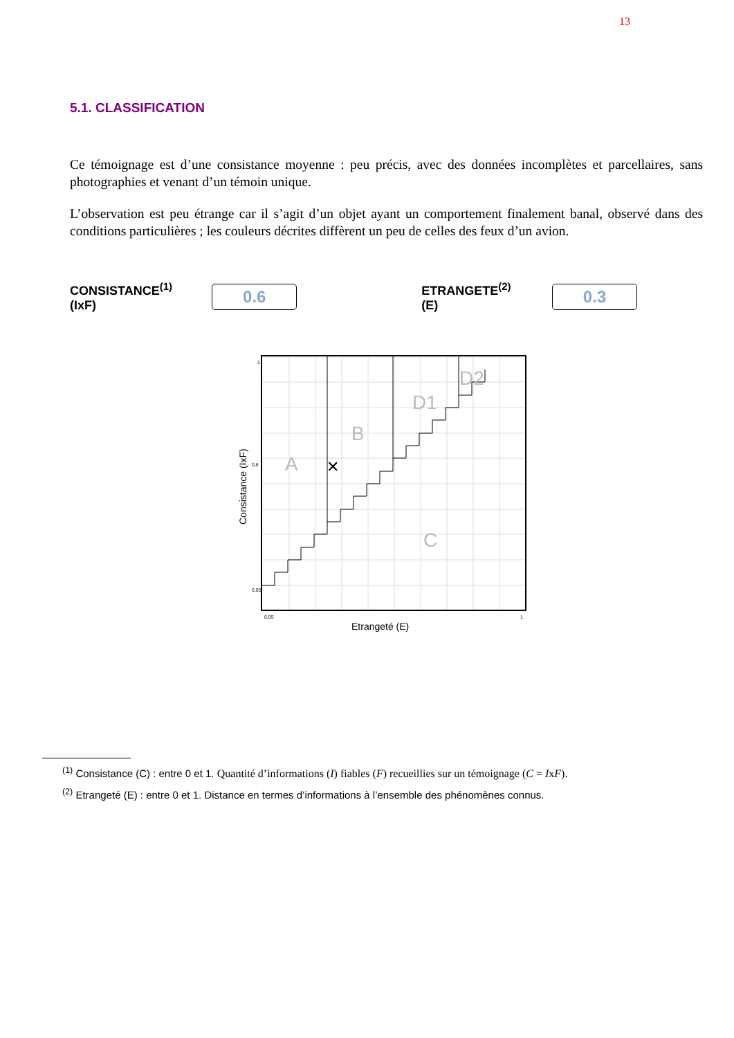13
5.1. CLASSIFICATION
Ce témoignage est d’une consistance moyenne : peu précis, avec des données incomplètes et parcellaires, sans photographies et venant d’un témoin unique.
L’observation est peu étrange car il s’agit d’un objet ayant un comportement finalement banal, observé dans des conditions particulières ; les couleurs décrites diffèrent un peu de celles des feux d’un avion.
CONSISTANCE<sup>(1)</sup> (IxF)
0.6
ETRANGETE<sup>(2)</sup> (E)
0.3
A
B
D1
D2
C
✕
Consistance (IxF)
Etrangeté (E)
0,05
0,6
1
0,05
1
<sup>(1)</sup> Consistance (C) : entre 0 et 1. Quantité d’informations (I) fiables (F) recueillies sur un témoignage (C = IxF).
<sup>(2)</sup> Etrangeté (E) : entre 0 et 1. Distance en termes d’informations à l’ensemble des phénomènes connus.